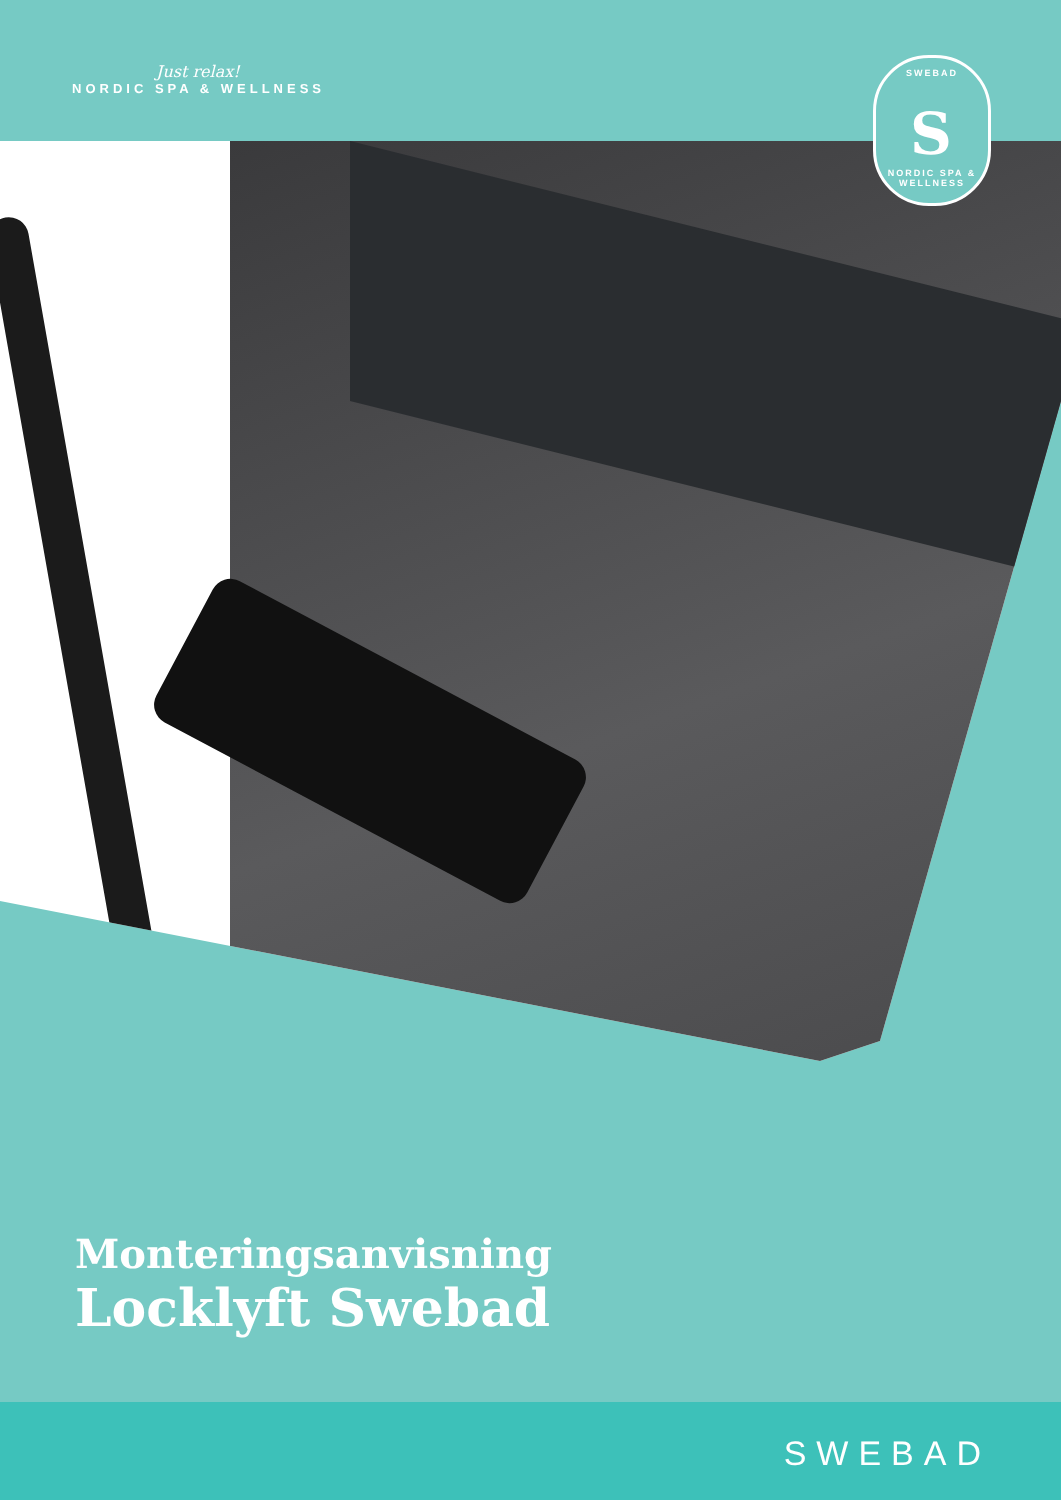Just relax!
NORDIC SPA & WELLNESS
SWEBAD
S
NORDIC SPA & WELLNESS
Monteringsanvisning
Locklyft Swebad
SWEBAD